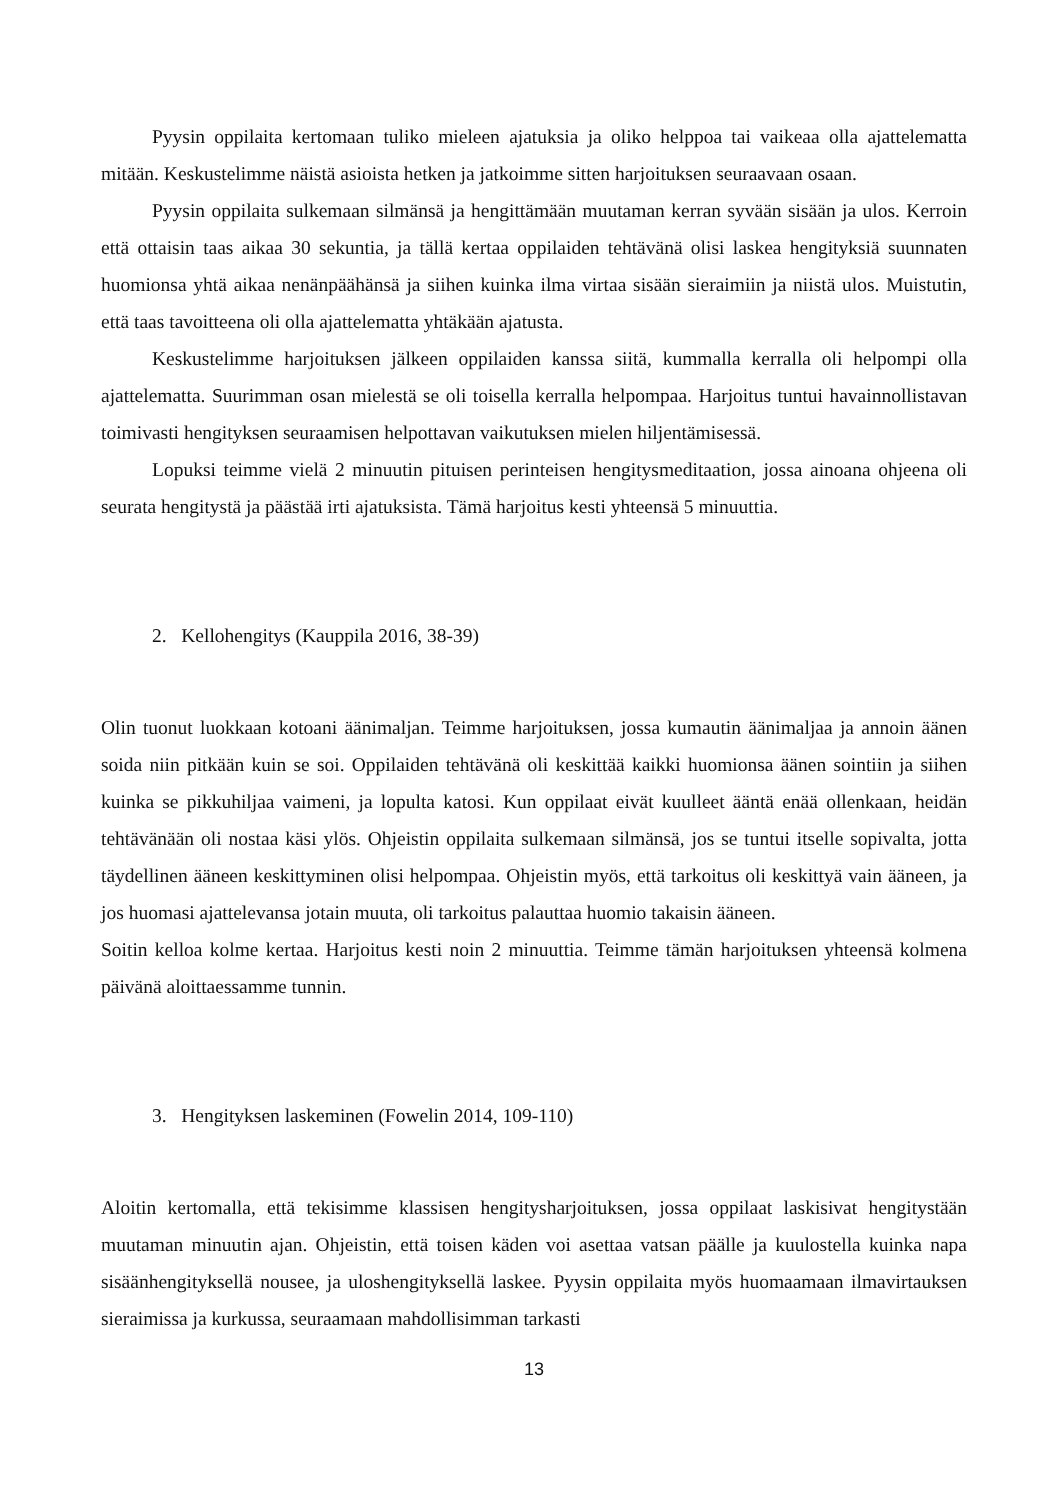Pyysin oppilaita kertomaan tuliko mieleen ajatuksia ja oliko helppoa tai vaikeaa olla ajattelematta mitään. Keskustelimme näistä asioista hetken ja jatkoimme sitten harjoituksen seuraavaan osaan.
Pyysin oppilaita sulkemaan silmänsä ja hengittämään muutaman kerran syvään sisään ja ulos. Kerroin että ottaisin taas aikaa 30 sekuntia, ja tällä kertaa oppilaiden tehtävänä olisi laskea hengityksiä suunnaten huomionsa yhtä aikaa nenänpäähänsä ja siihen kuinka ilma virtaa sisään sieraimiin ja niistä ulos. Muistutin, että taas tavoitteena oli olla ajattelematta yhtäkään ajatusta.
Keskustelimme harjoituksen jälkeen oppilaiden kanssa siitä, kummalla kerralla oli helpompi olla ajattelematta. Suurimman osan mielestä se oli toisella kerralla helpompaa. Harjoitus tuntui havainnollistavan toimivasti hengityksen seuraamisen helpottavan vaikutuksen mielen hiljentämisessä.
Lopuksi teimme vielä 2 minuutin pituisen perinteisen hengitysmeditaation, jossa ainoana ohjeena oli seurata hengitystä ja päästää irti ajatuksista. Tämä harjoitus kesti yhteensä 5 minuuttia.
2. Kellohengitys (Kauppila 2016, 38-39)
Olin tuonut luokkaan kotoani äänimaljan. Teimme harjoituksen, jossa kumautin äänimaljaa ja annoin äänen soida niin pitkään kuin se soi. Oppilaiden tehtävänä oli keskittää kaikki huomionsa äänen sointiin ja siihen kuinka se pikkuhiljaa vaimeni, ja lopulta katosi. Kun oppilaat eivät kuulleet ääntä enää ollenkaan, heidän tehtävänään oli nostaa käsi ylös. Ohjeistin oppilaita sulkemaan silmänsä, jos se tuntui itselle sopivalta, jotta täydellinen ääneen keskittyminen olisi helpompaa. Ohjeistin myös, että tarkoitus oli keskittyä vain ääneen, ja jos huomasi ajattelevansa jotain muuta, oli tarkoitus palauttaa huomio takaisin ääneen.
Soitin kelloa kolme kertaa. Harjoitus kesti noin 2 minuuttia. Teimme tämän harjoituksen yhteensä kolmena päivänä aloittaessamme tunnin.
3. Hengityksen laskeminen (Fowelin 2014, 109-110)
Aloitin kertomalla, että tekisimme klassisen hengitysharjoituksen, jossa oppilaat laskisivat hengitystään muutaman minuutin ajan. Ohjeistin, että toisen käden voi asettaa vatsan päälle ja kuulostella kuinka napa sisäänhengityksellä nousee, ja uloshengityksellä laskee. Pyysin oppilaita myös huomaamaan ilmavirtauksen sieraimissa ja kurkussa, seuraamaan mahdollisimman tarkasti
13